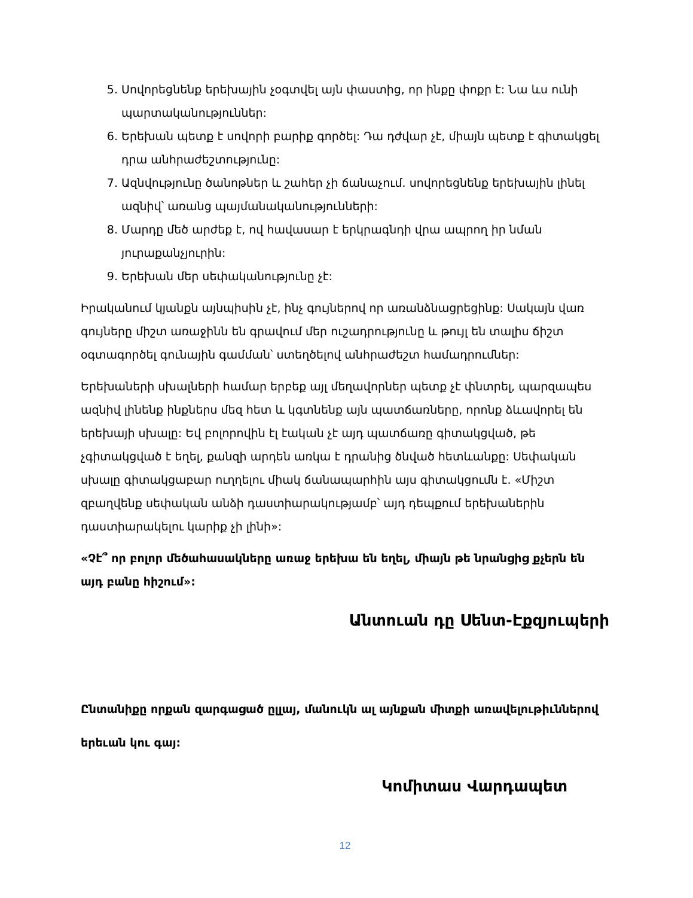5. Սովորեցնենք երեխային չօգտվել այն փաստից, որ ինքը փոքր է: Նա ևս ունի պարտականություններ:
6. Երեխան պետք է սովորի բարիք գործել: Դա դժվար չէ, միայն պետք է գիտակցել դրա անհրաժեշտությունը:
7. Ազնվությունը ծանոթներ և շահեր չի ճանաչում. սովորեցնենք երեխային լինել ազնիվ՝ առանց պայմանականությունների:
8. Մարդը մեծ արժեք է, ով հավասար է երկրագնդի վրա ապրող իր նման յուրաքանչյուրին:
9. Երեխան մեր սեփականությունը չէ:
Իրականում կյանքն այնպիսին չէ, ինչ գույներով որ առանձնացրեցինք: Սակայն վառ գույները միշտ առաջինն են գրավում մեր ուշադրությունը և թույլ են տալիս ճիշտ օգտագործել գունային գամման՝ ստեղծելով անհրաժեշտ համադրումներ:
Երեխաների սխալների համար երբեք այլ մեղավորներ պետք չէ փնտրել, պարզապես ազնիվ լինենք ինքներս մեզ հետ և կգտնենք այն պատճառները, որոնք ձևավորել են երեխայի սխալը: Եվ բոլորովին էլ էական չէ այդ պատճառը գիտակցված, թե չգիտակցված է եղել, քանզի արդեն առկա է դրանից ծնված հետևանքը: Սեփական սխալը գիտակցաբար ուղղելու միակ ճանապարհին այս գիտակցումն է. «Միշտ զբաղվենք սեփական անձի դաստիարակությամբ՝ այդ դեպքում երեխաներին դաստիարակելու կարիք չի լինի»:
«Չէ՞ որ բոլոր մեծահասակները առաջ երեխա են եղել, միայն թե նրանցից քչերն են այդ բանը հիշում»:
Անտուան դը Սենտ-Էքզյուպերի
Ընտանիքը որքան զարգացած ըլլայ, մանուկն ալ այնքան միտքի առավելութիւններով երեւան կու գայ:
Կոմիտաս Վարդապետ
12